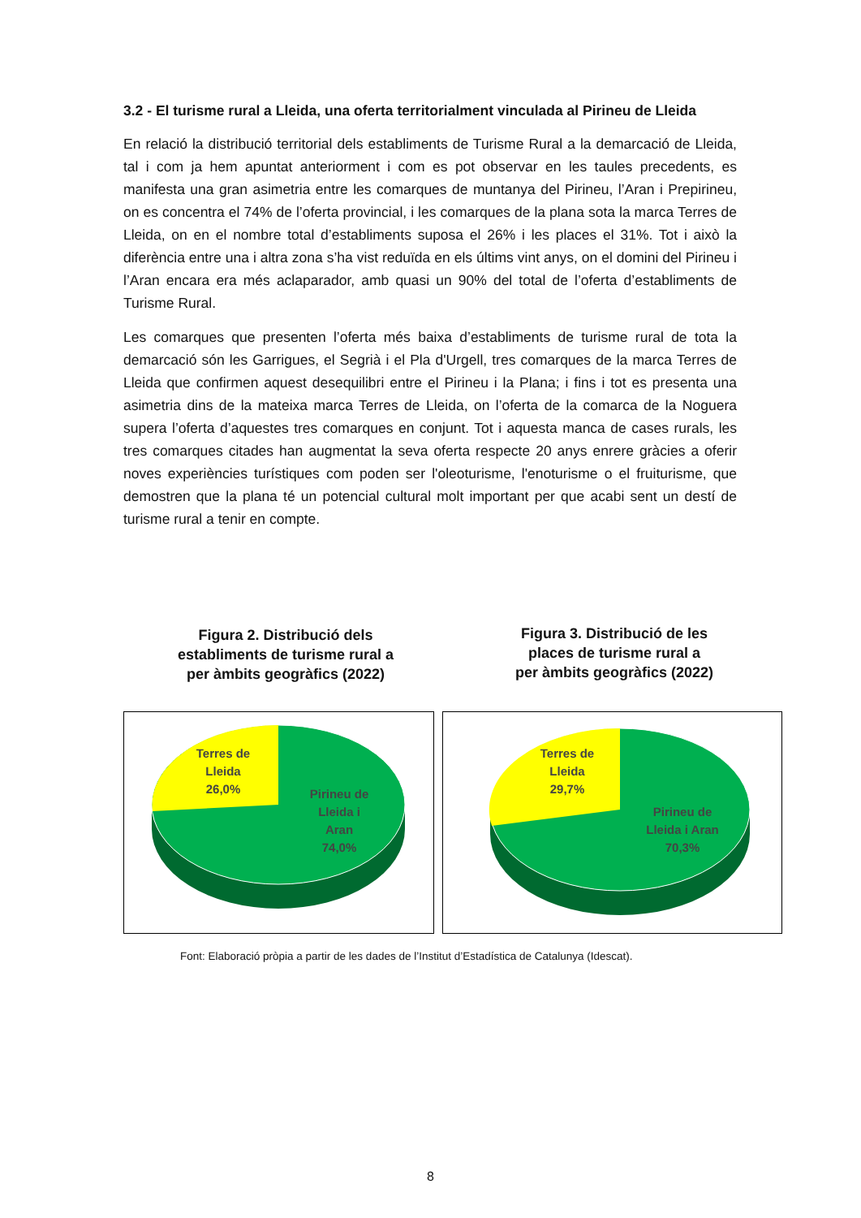3.2 - El turisme rural a Lleida, una oferta territorialment vinculada al Pirineu de Lleida
En relació la distribució territorial dels establiments de Turisme Rural a la demarcació de Lleida, tal i com ja hem apuntat anteriorment i com es pot observar en les taules precedents, es manifesta una gran asimetria entre les comarques de muntanya del Pirineu, l’Aran i Prepirineu, on es concentra el 74% de l’oferta provincial, i les comarques de la plana sota la marca Terres de Lleida, on en el nombre total d’establiments suposa el 26% i les places el 31%. Tot i això la diferència entre una i altra zona s’ha vist reduïda en els últims vint anys, on el domini del Pirineu i l’Aran encara era més aclaparador, amb quasi un 90% del total de l’oferta d’establiments de Turisme Rural.
Les comarques que presenten l’oferta més baixa d’establiments de turisme rural de tota la demarcació són les Garrigues, el Segrià i el Pla d'Urgell, tres comarques de la marca Terres de Lleida que confirmen aquest desequilibri entre el Pirineu i la Plana; i fins i tot es presenta una asimetria dins de la mateixa marca Terres de Lleida, on l’oferta de la comarca de la Noguera supera l’oferta d’aquestes tres comarques en conjunt. Tot i aquesta manca de cases rurals, les tres comarques citades han augmentat la seva oferta respecte 20 anys enrere gràcies a oferir noves experiències turístiques com poden ser l'oleoturisme, l'enoturisme o el fruiturisme, que demostren que la plana té un potencial cultural molt important per que acabi sent un destí de turisme rural a tenir en compte.
Figura 2. Distribució dels
establiments de turisme rural a
per àmbits geogràfics (2022)
Figura 3. Distribució de les
places de turisme rural a
per àmbits geogràfics (2022)
Terres de
Lleida
26,0%
Pirineu de
Lleida i
Aran
74,0%
Terres de
Lleida
29,7%
Pirineu de
Lleida i Aran
70,3%
Font: Elaboració pròpia a partir de les dades de l’Institut d’Estadística de Catalunya (Idescat).
8